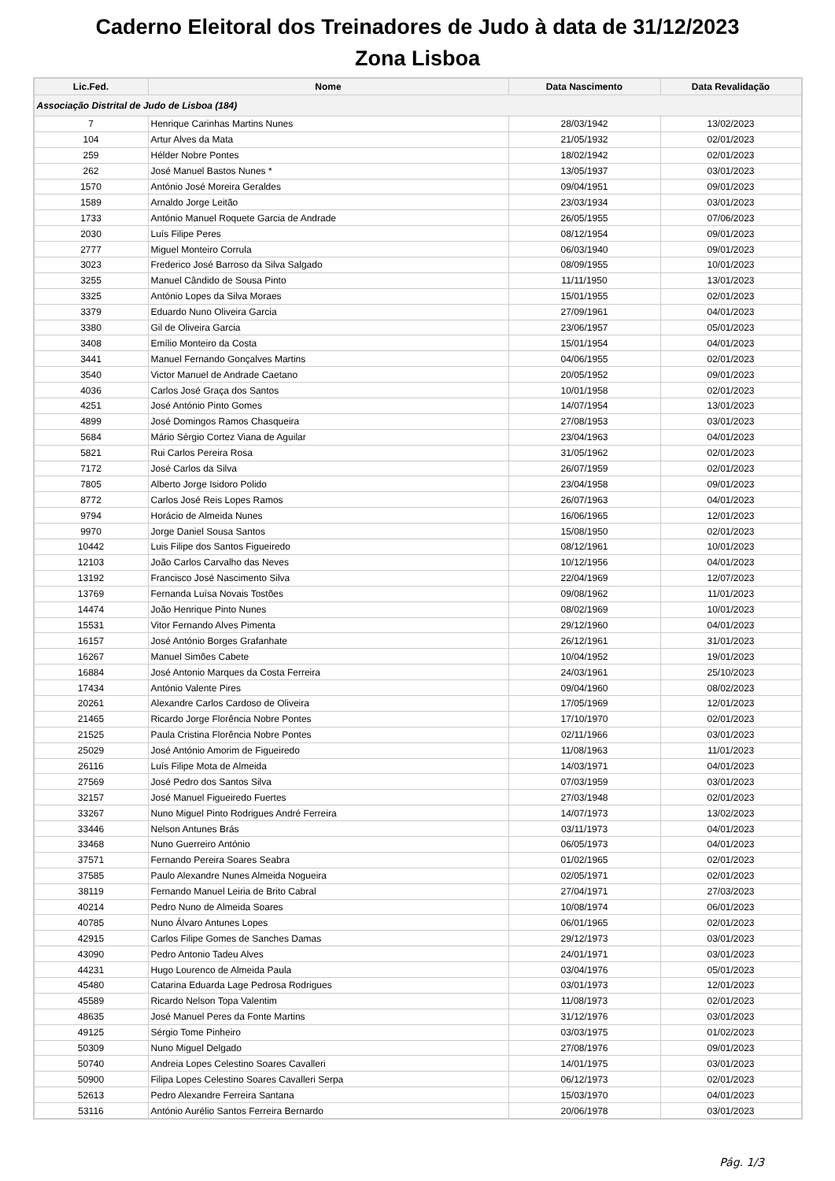Caderno Eleitoral dos Treinadores de Judo à data de 31/12/2023
Zona Lisboa
| Lic.Fed. | Nome | Data Nascimento | Data Revalidação |
| --- | --- | --- | --- |
| Associação Distrital de Judo de Lisboa (184) | | | |
| 7 | Henrique Carinhas Martins Nunes | 28/03/1942 | 13/02/2023 |
| 104 | Artur Alves da Mata | 21/05/1932 | 02/01/2023 |
| 259 | Hélder Nobre Pontes | 18/02/1942 | 02/01/2023 |
| 262 | José Manuel Bastos Nunes * | 13/05/1937 | 03/01/2023 |
| 1570 | António José Moreira Geraldes | 09/04/1951 | 09/01/2023 |
| 1589 | Arnaldo Jorge Leitão | 23/03/1934 | 03/01/2023 |
| 1733 | António Manuel Roquete Garcia de Andrade | 26/05/1955 | 07/06/2023 |
| 2030 | Luís Filipe Peres | 08/12/1954 | 09/01/2023 |
| 2777 | Miguel Monteiro Corrula | 06/03/1940 | 09/01/2023 |
| 3023 | Frederico José Barroso da Silva Salgado | 08/09/1955 | 10/01/2023 |
| 3255 | Manuel Cândido de Sousa Pinto | 11/11/1950 | 13/01/2023 |
| 3325 | António Lopes da Silva Moraes | 15/01/1955 | 02/01/2023 |
| 3379 | Eduardo Nuno Oliveira Garcia | 27/09/1961 | 04/01/2023 |
| 3380 | Gil de Oliveira Garcia | 23/06/1957 | 05/01/2023 |
| 3408 | Emílio Monteiro da Costa | 15/01/1954 | 04/01/2023 |
| 3441 | Manuel Fernando Gonçalves Martins | 04/06/1955 | 02/01/2023 |
| 3540 | Victor Manuel de Andrade Caetano | 20/05/1952 | 09/01/2023 |
| 4036 | Carlos José Graça dos Santos | 10/01/1958 | 02/01/2023 |
| 4251 | José António Pinto Gomes | 14/07/1954 | 13/01/2023 |
| 4899 | José Domingos Ramos Chasqueira | 27/08/1953 | 03/01/2023 |
| 5684 | Mário Sérgio Cortez Viana de Aguilar | 23/04/1963 | 04/01/2023 |
| 5821 | Rui Carlos Pereira Rosa | 31/05/1962 | 02/01/2023 |
| 7172 | José Carlos da Silva | 26/07/1959 | 02/01/2023 |
| 7805 | Alberto Jorge Isidoro Polido | 23/04/1958 | 09/01/2023 |
| 8772 | Carlos José Reis Lopes Ramos | 26/07/1963 | 04/01/2023 |
| 9794 | Horácio de Almeida Nunes | 16/06/1965 | 12/01/2023 |
| 9970 | Jorge Daniel Sousa Santos | 15/08/1950 | 02/01/2023 |
| 10442 | Luis Filipe dos Santos Figueiredo | 08/12/1961 | 10/01/2023 |
| 12103 | João Carlos Carvalho das Neves | 10/12/1956 | 04/01/2023 |
| 13192 | Francisco José Nascimento Silva | 22/04/1969 | 12/07/2023 |
| 13769 | Fernanda Luísa Novais Tostões | 09/08/1962 | 11/01/2023 |
| 14474 | João Henrique Pinto Nunes | 08/02/1969 | 10/01/2023 |
| 15531 | Vitor Fernando Alves Pimenta | 29/12/1960 | 04/01/2023 |
| 16157 | José António Borges Grafanhate | 26/12/1961 | 31/01/2023 |
| 16267 | Manuel Simões Cabete | 10/04/1952 | 19/01/2023 |
| 16884 | José Antonio Marques da Costa Ferreira | 24/03/1961 | 25/10/2023 |
| 17434 | António Valente Pires | 09/04/1960 | 08/02/2023 |
| 20261 | Alexandre Carlos Cardoso de Oliveira | 17/05/1969 | 12/01/2023 |
| 21465 | Ricardo Jorge Florência Nobre Pontes | 17/10/1970 | 02/01/2023 |
| 21525 | Paula Cristina Florência Nobre Pontes | 02/11/1966 | 03/01/2023 |
| 25029 | José António Amorim de Figueiredo | 11/08/1963 | 11/01/2023 |
| 26116 | Luís Filipe Mota de Almeida | 14/03/1971 | 04/01/2023 |
| 27569 | José Pedro dos Santos Silva | 07/03/1959 | 03/01/2023 |
| 32157 | José Manuel Figueiredo Fuertes | 27/03/1948 | 02/01/2023 |
| 33267 | Nuno Miguel Pinto Rodrigues André Ferreira | 14/07/1973 | 13/02/2023 |
| 33446 | Nelson Antunes Brás | 03/11/1973 | 04/01/2023 |
| 33468 | Nuno Guerreiro António | 06/05/1973 | 04/01/2023 |
| 37571 | Fernando Pereira Soares Seabra | 01/02/1965 | 02/01/2023 |
| 37585 | Paulo Alexandre Nunes Almeida Nogueira | 02/05/1971 | 02/01/2023 |
| 38119 | Fernando Manuel Leiria de Brito Cabral | 27/04/1971 | 27/03/2023 |
| 40214 | Pedro Nuno de Almeida Soares | 10/08/1974 | 06/01/2023 |
| 40785 | Nuno Álvaro Antunes Lopes | 06/01/1965 | 02/01/2023 |
| 42915 | Carlos Filipe Gomes de Sanches Damas | 29/12/1973 | 03/01/2023 |
| 43090 | Pedro Antonio Tadeu Alves | 24/01/1971 | 03/01/2023 |
| 44231 | Hugo Lourenco de Almeida Paula | 03/04/1976 | 05/01/2023 |
| 45480 | Catarina Eduarda Lage Pedrosa Rodrigues | 03/01/1973 | 12/01/2023 |
| 45589 | Ricardo Nelson Topa Valentim | 11/08/1973 | 02/01/2023 |
| 48635 | José Manuel Peres da Fonte Martins | 31/12/1976 | 03/01/2023 |
| 49125 | Sérgio Tome Pinheiro | 03/03/1975 | 01/02/2023 |
| 50309 | Nuno Miguel Delgado | 27/08/1976 | 09/01/2023 |
| 50740 | Andreia Lopes Celestino Soares Cavalleri | 14/01/1975 | 03/01/2023 |
| 50900 | Filipa Lopes Celestino Soares Cavalleri Serpa | 06/12/1973 | 02/01/2023 |
| 52613 | Pedro Alexandre Ferreira Santana | 15/03/1970 | 04/01/2023 |
| 53116 | António Aurélio Santos Ferreira Bernardo | 20/06/1978 | 03/01/2023 |
Pág. 1/3